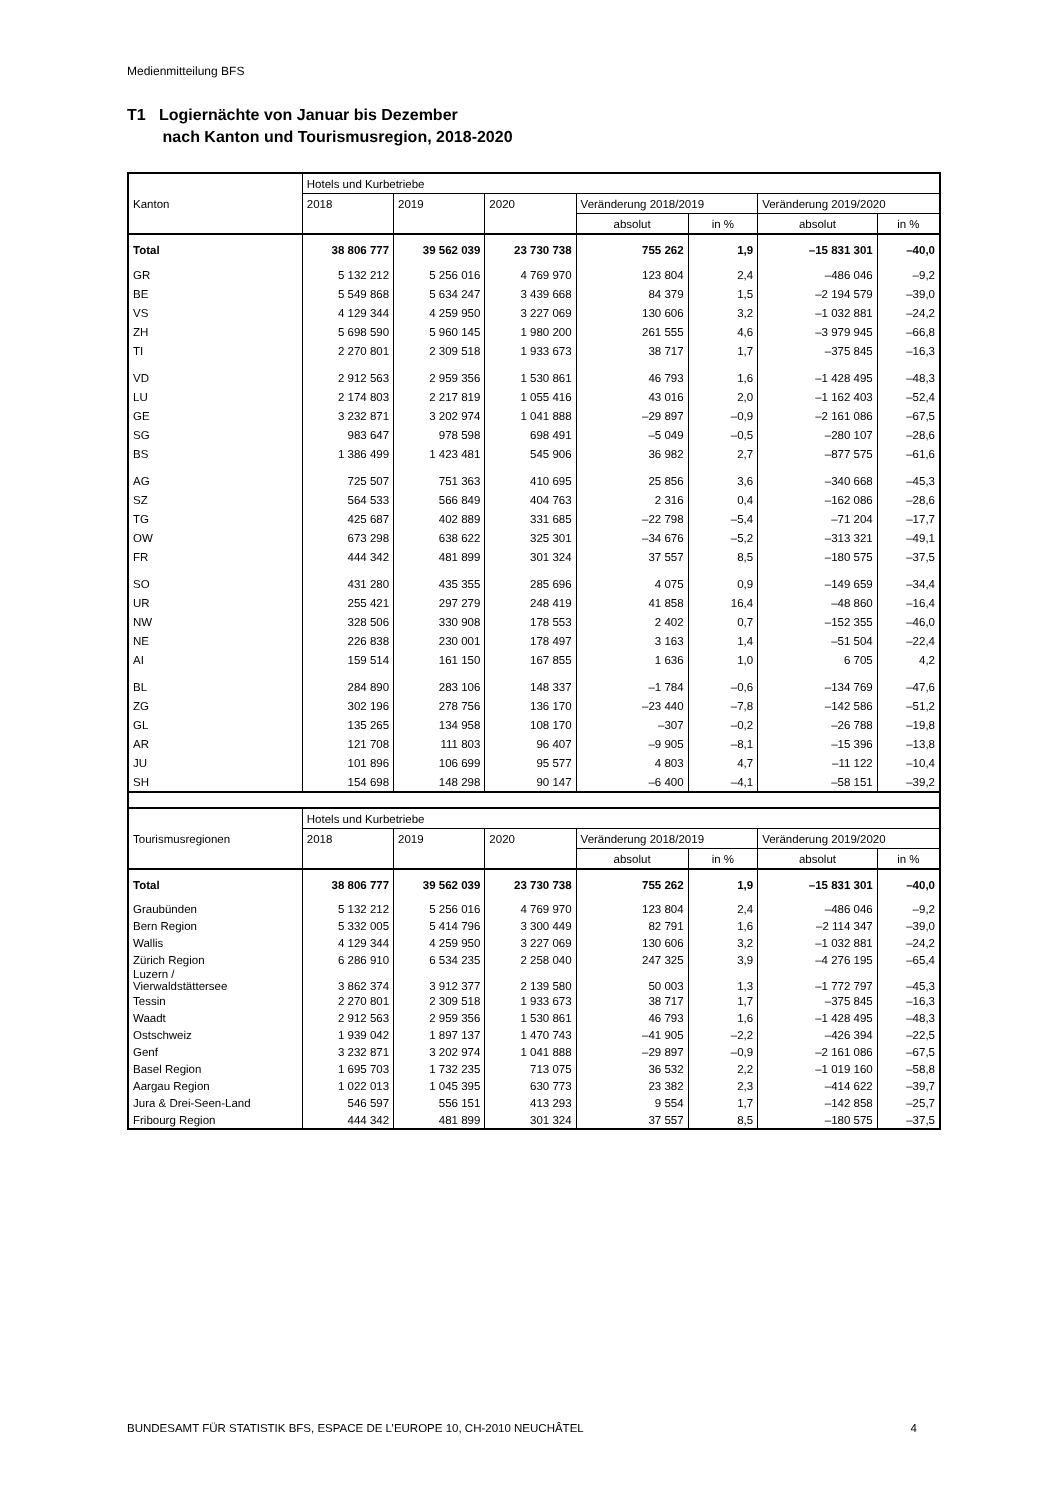Medienmitteilung BFS
T1 Logiernächte von Januar bis Dezember
nach Kanton und Tourismusregion, 2018-2020
| | Hotels und Kurbetriebe | | | | | | |
| --- | --- | --- | --- | --- | --- | --- | --- |
| Kanton | 2018 | 2019 | 2020 | Veränderung 2018/2019 | | Veränderung 2019/2020 | |
| | | | | absolut | in % | absolut | in % |
| Total | 38 806 777 | 39 562 039 | 23 730 738 | 755 262 | 1,9 | –15 831 301 | –40,0 |
| GR | 5 132 212 | 5 256 016 | 4 769 970 | 123 804 | 2,4 | –486 046 | –9,2 |
| BE | 5 549 868 | 5 634 247 | 3 439 668 | 84 379 | 1,5 | –2 194 579 | –39,0 |
| VS | 4 129 344 | 4 259 950 | 3 227 069 | 130 606 | 3,2 | –1 032 881 | –24,2 |
| ZH | 5 698 590 | 5 960 145 | 1 980 200 | 261 555 | 4,6 | –3 979 945 | –66,8 |
| TI | 2 270 801 | 2 309 518 | 1 933 673 | 38 717 | 1,7 | –375 845 | –16,3 |
| VD | 2 912 563 | 2 959 356 | 1 530 861 | 46 793 | 1,6 | –1 428 495 | –48,3 |
| LU | 2 174 803 | 2 217 819 | 1 055 416 | 43 016 | 2,0 | –1 162 403 | –52,4 |
| GE | 3 232 871 | 3 202 974 | 1 041 888 | –29 897 | –0,9 | –2 161 086 | –67,5 |
| SG | 983 647 | 978 598 | 698 491 | –5 049 | –0,5 | –280 107 | –28,6 |
| BS | 1 386 499 | 1 423 481 | 545 906 | 36 982 | 2,7 | –877 575 | –61,6 |
| AG | 725 507 | 751 363 | 410 695 | 25 856 | 3,6 | –340 668 | –45,3 |
| SZ | 564 533 | 566 849 | 404 763 | 2 316 | 0,4 | –162 086 | –28,6 |
| TG | 425 687 | 402 889 | 331 685 | –22 798 | –5,4 | –71 204 | –17,7 |
| OW | 673 298 | 638 622 | 325 301 | –34 676 | –5,2 | –313 321 | –49,1 |
| FR | 444 342 | 481 899 | 301 324 | 37 557 | 8,5 | –180 575 | –37,5 |
| SO | 431 280 | 435 355 | 285 696 | 4 075 | 0,9 | –149 659 | –34,4 |
| UR | 255 421 | 297 279 | 248 419 | 41 858 | 16,4 | –48 860 | –16,4 |
| NW | 328 506 | 330 908 | 178 553 | 2 402 | 0,7 | –152 355 | –46,0 |
| NE | 226 838 | 230 001 | 178 497 | 3 163 | 1,4 | –51 504 | –22,4 |
| AI | 159 514 | 161 150 | 167 855 | 1 636 | 1,0 | 6 705 | 4,2 |
| BL | 284 890 | 283 106 | 148 337 | –1 784 | –0,6 | –134 769 | –47,6 |
| ZG | 302 196 | 278 756 | 136 170 | –23 440 | –7,8 | –142 586 | –51,2 |
| GL | 135 265 | 134 958 | 108 170 | –307 | –0,2 | –26 788 | –19,8 |
| AR | 121 708 | 111 803 | 96 407 | –9 905 | –8,1 | –15 396 | –13,8 |
| JU | 101 896 | 106 699 | 95 577 | 4 803 | 4,7 | –11 122 | –10,4 |
| SH | 154 698 | 148 298 | 90 147 | –6 400 | –4,1 | –58 151 | –39,2 |
| | Hotels und Kurbetriebe | | | | | | |
| Tourismusregionen | 2018 | 2019 | 2020 | Veränderung 2018/2019 | | Veränderung 2019/2020 | |
| | | | | absolut | in % | absolut | in % |
| Total | 38 806 777 | 39 562 039 | 23 730 738 | 755 262 | 1,9 | –15 831 301 | –40,0 |
| Graubünden | 5 132 212 | 5 256 016 | 4 769 970 | 123 804 | 2,4 | –486 046 | –9,2 |
| Bern Region | 5 332 005 | 5 414 796 | 3 300 449 | 82 791 | 1,6 | –2 114 347 | –39,0 |
| Wallis | 4 129 344 | 4 259 950 | 3 227 069 | 130 606 | 3,2 | –1 032 881 | –24,2 |
| Zürich Region | 6 286 910 | 6 534 235 | 2 258 040 | 247 325 | 3,9 | –4 276 195 | –65,4 |
| Luzern / Vierwaldstättersee | 3 862 374 | 3 912 377 | 2 139 580 | 50 003 | 1,3 | –1 772 797 | –45,3 |
| Tessin | 2 270 801 | 2 309 518 | 1 933 673 | 38 717 | 1,7 | –375 845 | –16,3 |
| Waadt | 2 912 563 | 2 959 356 | 1 530 861 | 46 793 | 1,6 | –1 428 495 | –48,3 |
| Ostschweiz | 1 939 042 | 1 897 137 | 1 470 743 | –41 905 | –2,2 | –426 394 | –22,5 |
| Genf | 3 232 871 | 3 202 974 | 1 041 888 | –29 897 | –0,9 | –2 161 086 | –67,5 |
| Basel Region | 1 695 703 | 1 732 235 | 713 075 | 36 532 | 2,2 | –1 019 160 | –58,8 |
| Aargau Region | 1 022 013 | 1 045 395 | 630 773 | 23 382 | 2,3 | –414 622 | –39,7 |
| Jura & Drei-Seen-Land | 546 597 | 556 151 | 413 293 | 9 554 | 1,7 | –142 858 | –25,7 |
| Fribourg Region | 444 342 | 481 899 | 301 324 | 37 557 | 8,5 | –180 575 | –37,5 |
BUNDESAMT FÜR STATISTIK BFS, ESPACE DE L’EUROPE 10, CH-2010 NEUCHÂTEL 4